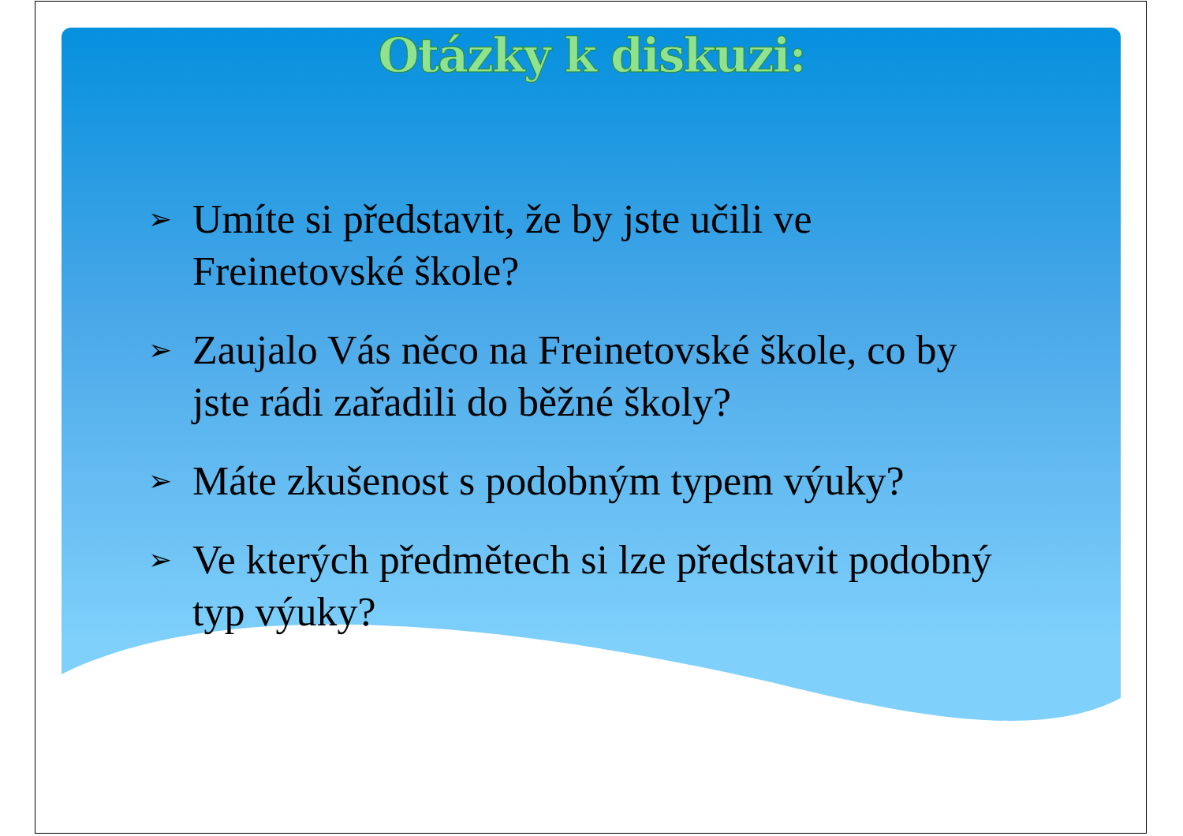Otázky k diskuzi:
➢ Umíte si představit, že by jste učili ve Freinetovské škole?
➢ Zaujalo Vás něco na Freinetovské škole, co by jste rádi zařadili do běžné školy?
➢ Máte zkušenost s podobným typem výuky?
➢ Ve kterých předmětech si lze představit podobný typ výuky?